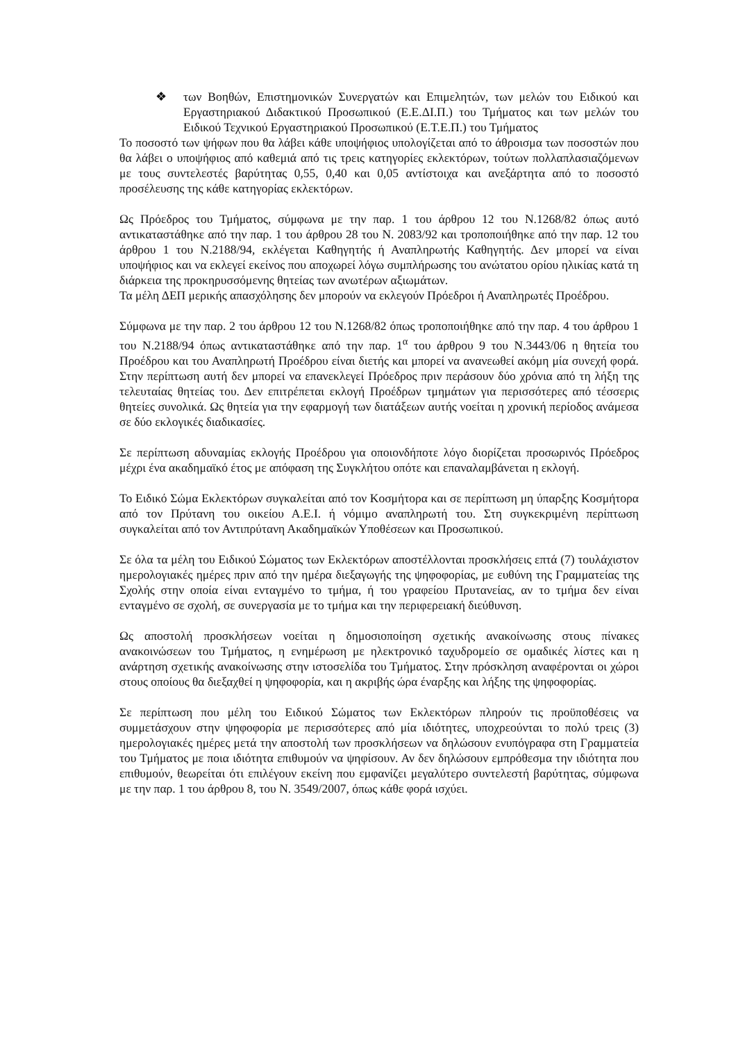❖ των Βοηθών, Επιστημονικών Συνεργατών και Επιμελητών, των μελών του Ειδικού και Εργαστηριακού Διδακτικού Προσωπικού (Ε.Ε.ΔΙ.Π.) του Τμήματος και των μελών του Ειδικού Τεχνικού Εργαστηριακού Προσωπικού (Ε.Τ.Ε.Π.) του Τμήματος
Το ποσοστό των ψήφων που θα λάβει κάθε υποψήφιος υπολογίζεται από το άθροισμα των ποσοστών που θα λάβει ο υποψήφιος από καθεμιά από τις τρεις κατηγορίες εκλεκτόρων, τούτων πολλαπλασιαζόμενων με τους συντελεστές βαρύτητας 0,55, 0,40 και 0,05 αντίστοιχα και ανεξάρτητα από το ποσοστό προσέλευσης της κάθε κατηγορίας εκλεκτόρων.
Ως Πρόεδρος του Τμήματος, σύμφωνα με την παρ. 1 του άρθρου 12 του Ν.1268/82 όπως αυτό αντικαταστάθηκε από την παρ. 1 του άρθρου 28 του Ν. 2083/92 και τροποποιήθηκε από την παρ. 12 του άρθρου 1 του Ν.2188/94, εκλέγεται Καθηγητής ή Αναπληρωτής Καθηγητής. Δεν μπορεί να είναι υποψήφιος και να εκλεγεί εκείνος που αποχωρεί λόγω συμπλήρωσης του ανώτατου ορίου ηλικίας κατά τη διάρκεια της προκηρυσσόμενης θητείας των ανωτέρων αξιωμάτων.
Τα μέλη ΔΕΠ μερικής απασχόλησης δεν μπορούν να εκλεγούν Πρόεδροι ή Αναπληρωτές Προέδρου.
Σύμφωνα με την παρ. 2 του άρθρου 12 του Ν.1268/82 όπως τροποποιήθηκε από την παρ. 4 του άρθρου 1 του Ν.2188/94 όπως αντικαταστάθηκε από την παρ. 1<sup>α</sup> του άρθρου 9 του Ν.3443/06 η θητεία του Προέδρου και του Αναπληρωτή Προέδρου είναι διετής και μπορεί να ανανεωθεί ακόμη μία συνεχή φορά. Στην περίπτωση αυτή δεν μπορεί να επανεκλεγεί Πρόεδρος πριν περάσουν δύο χρόνια από τη λήξη της τελευταίας θητείας του. Δεν επιτρέπεται εκλογή Προέδρων τμημάτων για περισσότερες από τέσσερις θητείες συνολικά. Ως θητεία για την εφαρμογή των διατάξεων αυτής νοείται η χρονική περίοδος ανάμεσα σε δύο εκλογικές διαδικασίες.
Σε περίπτωση αδυναμίας εκλογής Προέδρου για οποιονδήποτε λόγο διορίζεται προσωρινός Πρόεδρος μέχρι ένα ακαδημαϊκό έτος με απόφαση της Συγκλήτου οπότε και επαναλαμβάνεται η εκλογή.
Το Ειδικό Σώμα Εκλεκτόρων συγκαλείται από τον Κοσμήτορα και σε περίπτωση μη ύπαρξης Κοσμήτορα από τον Πρύτανη του οικείου Α.Ε.Ι. ή νόμιμο αναπληρωτή του. Στη συγκεκριμένη περίπτωση συγκαλείται από τον Αντιπρύτανη Ακαδημαϊκών Υποθέσεων και Προσωπικού.
Σε όλα τα μέλη του Ειδικού Σώματος των Εκλεκτόρων αποστέλλονται προσκλήσεις επτά (7) τουλάχιστον ημερολογιακές ημέρες πριν από την ημέρα διεξαγωγής της ψηφοφορίας, με ευθύνη της Γραμματείας της Σχολής στην οποία είναι ενταγμένο το τμήμα, ή του γραφείου Πρυτανείας, αν το τμήμα δεν είναι ενταγμένο σε σχολή, σε συνεργασία με το τμήμα και την περιφερειακή διεύθυνση.
Ως αποστολή προσκλήσεων νοείται η δημοσιοποίηση σχετικής ανακοίνωσης στους πίνακες ανακοινώσεων του Τμήματος, η ενημέρωση με ηλεκτρονικό ταχυδρομείο σε ομαδικές λίστες και η ανάρτηση σχετικής ανακοίνωσης στην ιστοσελίδα του Τμήματος. Στην πρόσκληση αναφέρονται οι χώροι στους οποίους θα διεξαχθεί η ψηφοφορία, και η ακριβής ώρα έναρξης και λήξης της ψηφοφορίας.
Σε περίπτωση που μέλη του Ειδικού Σώματος των Εκλεκτόρων πληρούν τις προϋποθέσεις να συμμετάσχουν στην ψηφοφορία με περισσότερες από μία ιδιότητες, υποχρεούνται το πολύ τρεις (3) ημερολογιακές ημέρες μετά την αποστολή των προσκλήσεων να δηλώσουν ενυπόγραφα στη Γραμματεία του Τμήματος με ποια ιδιότητα επιθυμούν να ψηφίσουν. Αν δεν δηλώσουν εμπρόθεσμα την ιδιότητα που επιθυμούν, θεωρείται ότι επιλέγουν εκείνη που εμφανίζει μεγαλύτερο συντελεστή βαρύτητας, σύμφωνα με την παρ. 1 του άρθρου 8, του Ν. 3549/2007, όπως κάθε φορά ισχύει.